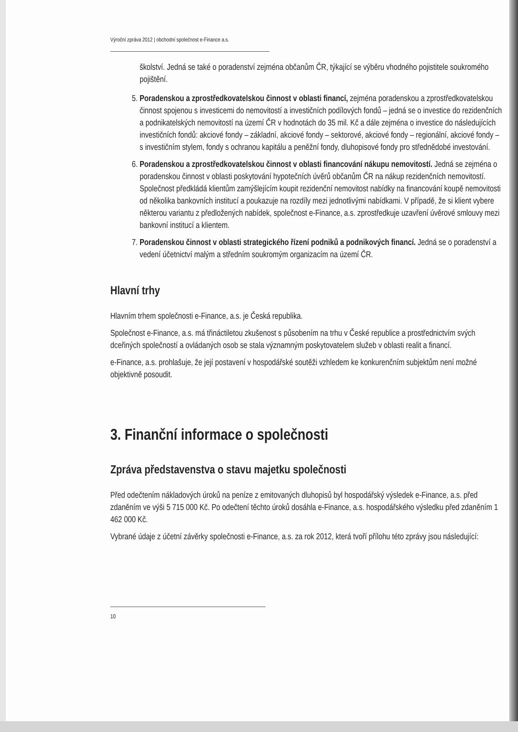Výroční zpráva 2012 | obchodní společnost e-Finance a.s.
školství. Jedná se také o poradenství zejména občanům ČR, týkající se výběru vhodného pojistitele soukromého pojištění.
5. Poradenskou a zprostředkovatelskou činnost v oblasti financí, zejména poradenskou a zprostředkovatelskou činnost spojenou s investicemi do nemovitostí a investičních podílových fondů – jedná se o investice do rezidenčních a podnikatelských nemovitostí na území ČR v hodnotách do 35 mil. Kč a dále zejména o investice do následujících investičních fondů: akciové fondy – základní, akciové fondy – sektorové, akciové fondy – regionální, akciové fondy – s investičním stylem, fondy s ochranou kapitálu a peněžní fondy, dluhopisové fondy pro střednědobé investování.
6. Poradenskou a zprostředkovatelskou činnost v oblasti financování nákupu nemovitostí. Jedná se zejména o poradenskou činnost v oblasti poskytování hypotečních úvěrů občanům ČR na nákup rezidenčních nemovitostí. Společnost předkládá klientům zamýšlejícím koupit rezidenční nemovitost nabídky na financování koupě nemovitosti od několika bankovních institucí a poukazuje na rozdíly mezi jednotlivými nabídkami. V případě, že si klient vybere některou variantu z předložených nabídek, společnost e-Finance, a.s. zprostředkuje uzavření úvěrové smlouvy mezi bankovní institucí a klientem.
7. Poradenskou činnost v oblasti strategického řízení podniků a podnikových financí. Jedná se o poradenství a vedení účetnictví malým a středním soukromým organizacím na území ČR.
Hlavní trhy
Hlavním trhem společnosti e-Finance, a.s. je Česká republika.
Společnost e-Finance, a.s. má třináctiletou zkušenost s působením na trhu v České republice a prostřednictvím svých dceřiných společností a ovládaných osob se stala významným poskytovatelem služeb v oblasti realit a financí.
e-Finance, a.s. prohlašuje, že její postavení v hospodářské soutěži vzhledem ke konkurenčním subjektům není možné objektivně posoudit.
3. Finanční informace o společnosti
Zpráva představenstva o stavu majetku společnosti
Před odečtením nákladových úroků na peníze z emitovaných dluhopisů byl hospodářský výsledek e-Finance, a.s. před zdaněním ve výši 5 715 000 Kč. Po odečtení těchto úroků dosáhla e-Finance, a.s. hospodářského výsledku před zdaněním 1 462 000 Kč.
Vybrané údaje z účetní závěrky společnosti e-Finance, a.s. za rok 2012, která tvoří přílohu této zprávy jsou následující:
10